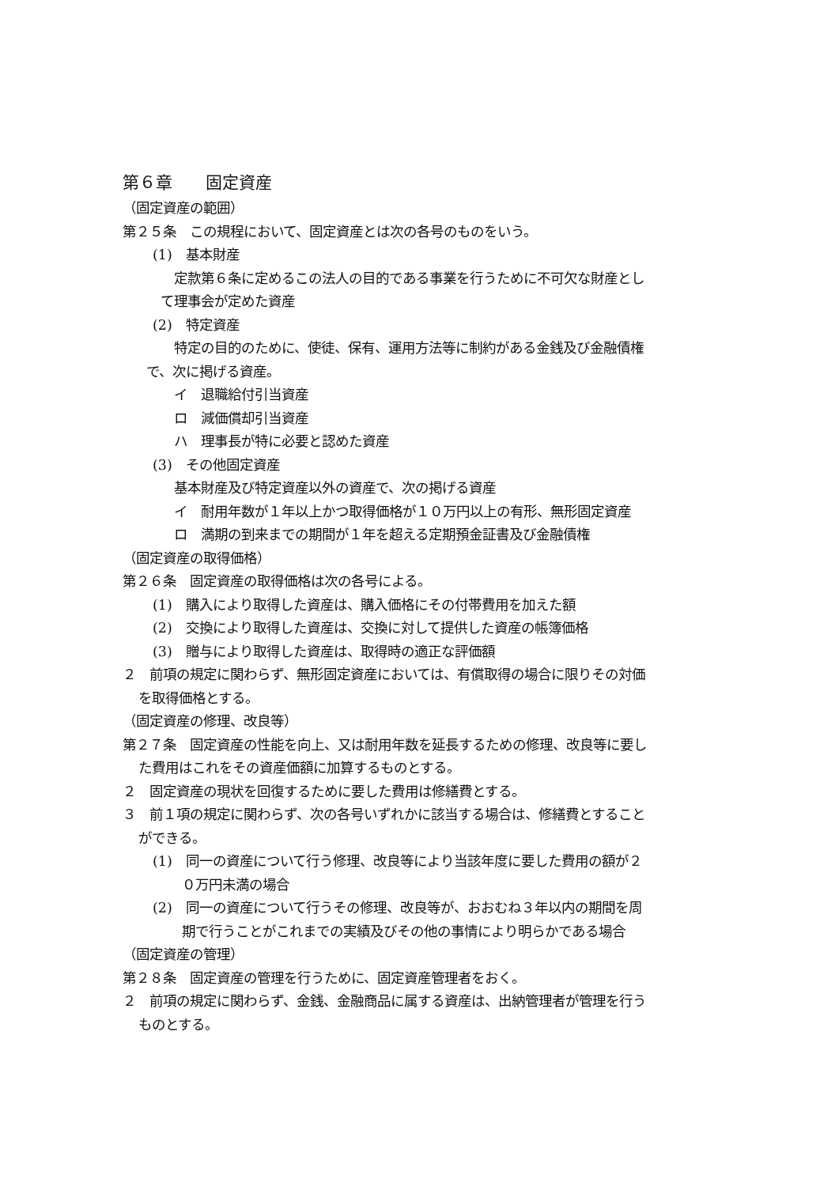第６章　　固定資産
（固定資産の範囲）
第２５条　この規程において、固定資産とは次の各号のものをいう。
(1)　基本財産
定款第６条に定めるこの法人の目的である事業を行うために不可欠な財産とし
て理事会が定めた資産
(2)　特定資産
特定の目的のために、使徒、保有、運用方法等に制約がある金銭及び金融債権
で、次に掲げる資産。
イ　退職給付引当資産
ロ　減価償却引当資産
ハ　理事長が特に必要と認めた資産
(3)　その他固定資産
基本財産及び特定資産以外の資産で、次の掲げる資産
イ　耐用年数が１年以上かつ取得価格が１０万円以上の有形、無形固定資産
ロ　満期の到来までの期間が１年を超える定期預金証書及び金融債権
（固定資産の取得価格）
第２６条　固定資産の取得価格は次の各号による。
(1)　購入により取得した資産は、購入価格にその付帯費用を加えた額
(2)　交換により取得した資産は、交換に対して提供した資産の帳簿価格
(3)　贈与により取得した資産は、取得時の適正な評価額
２　前項の規定に関わらず、無形固定資産においては、有償取得の場合に限りその対価
を取得価格とする。
（固定資産の修理、改良等）
第２７条　固定資産の性能を向上、又は耐用年数を延長するための修理、改良等に要し
た費用はこれをその資産価額に加算するものとする。
２　固定資産の現状を回復するために要した費用は修繕費とする。
３　前１項の規定に関わらず、次の各号いずれかに該当する場合は、修繕費とすること
ができる。
(1)　同一の資産について行う修理、改良等により当該年度に要した費用の額が２
０万円未満の場合
(2)　同一の資産について行うその修理、改良等が、おおむね３年以内の期間を周
期で行うことがこれまでの実績及びその他の事情により明らかである場合
（固定資産の管理）
第２８条　固定資産の管理を行うために、固定資産管理者をおく。
２　前項の規定に関わらず、金銭、金融商品に属する資産は、出納管理者が管理を行う
ものとする。